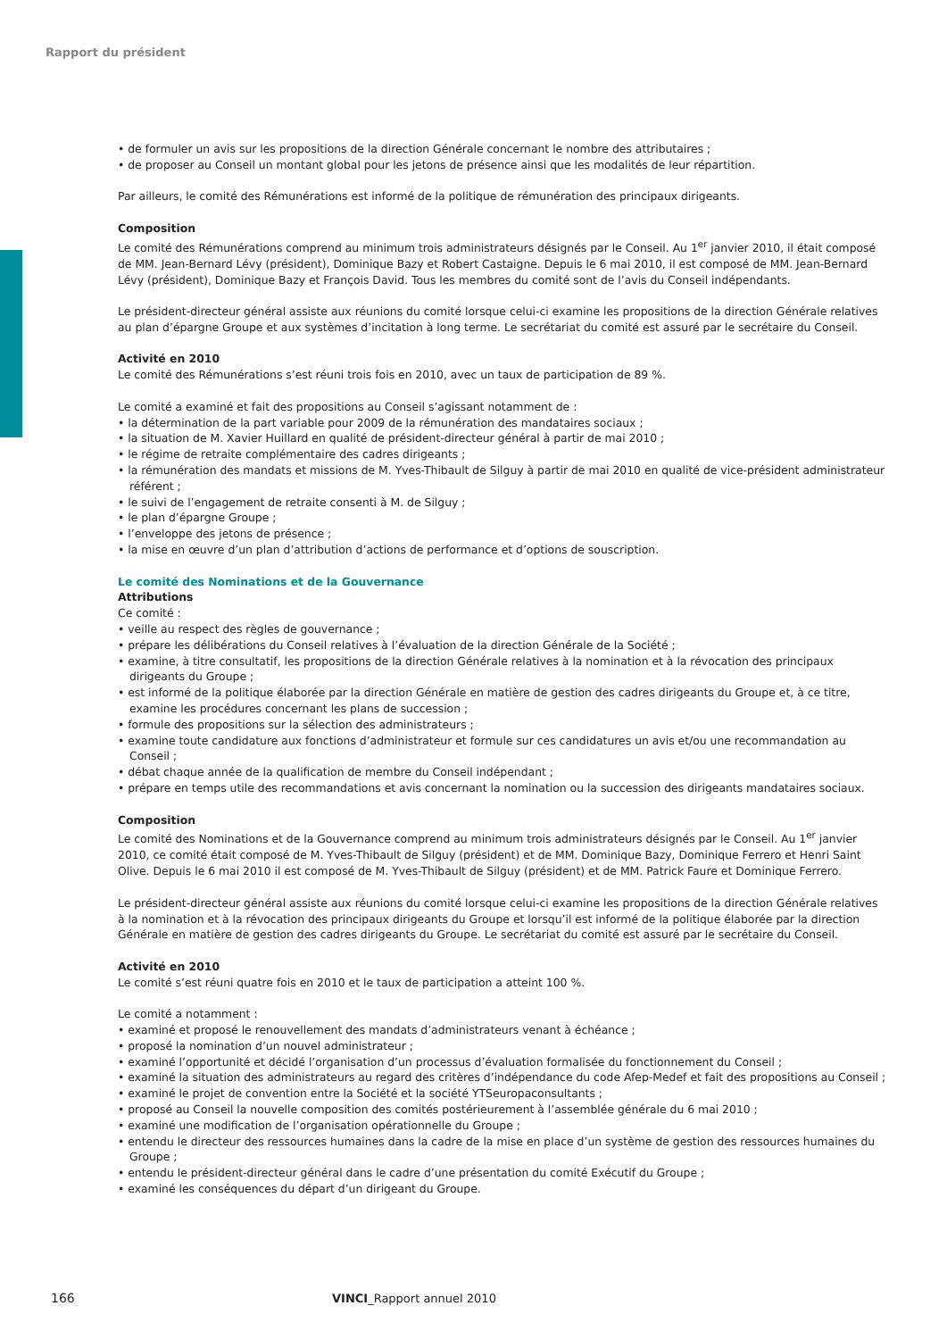Rapport du président
• de formuler un avis sur les propositions de la direction Générale concernant le nombre des attributaires ;
• de proposer au Conseil un montant global pour les jetons de présence ainsi que les modalités de leur répartition.
Par ailleurs, le comité des Rémunérations est informé de la politique de rémunération des principaux dirigeants.
Composition
Le comité des Rémunérations comprend au minimum trois administrateurs désignés par le Conseil. Au 1<sup>er</sup> janvier 2010, il était composé de MM. Jean-Bernard Lévy (président), Dominique Bazy et Robert Castaigne. Depuis le 6 mai 2010, il est composé de MM. Jean-Bernard Lévy (président), Dominique Bazy et François David. Tous les membres du comité sont de l’avis du Conseil indépendants.
Le président-directeur général assiste aux réunions du comité lorsque celui-ci examine les propositions de la direction Générale relatives au plan d’épargne Groupe et aux systèmes d’incitation à long terme. Le secrétariat du comité est assuré par le secrétaire du Conseil.
Activité en 2010
Le comité des Rémunérations s’est réuni trois fois en 2010, avec un taux de participation de 89 %.
Le comité a examiné et fait des propositions au Conseil s’agissant notamment de :
• la détermination de la part variable pour 2009 de la rémunération des mandataires sociaux ;
• la situation de M. Xavier Huillard en qualité de président-directeur général à partir de mai 2010 ;
• le régime de retraite complémentaire des cadres dirigeants ;
• la rémunération des mandats et missions de M. Yves-Thibault de Silguy à partir de mai 2010 en qualité de vice-président administrateur référent ;
• le suivi de l’engagement de retraite consenti à M. de Silguy ;
• le plan d’épargne Groupe ;
• l’enveloppe des jetons de présence ;
• la mise en œuvre d’un plan d’attribution d’actions de performance et d’options de souscription.
Le comité des Nominations et de la Gouvernance
Attributions
Ce comité :
• veille au respect des règles de gouvernance ;
• prépare les délibérations du Conseil relatives à l’évaluation de la direction Générale de la Société ;
• examine, à titre consultatif, les propositions de la direction Générale relatives à la nomination et à la révocation des principaux dirigeants du Groupe ;
• est informé de la politique élaborée par la direction Générale en matière de gestion des cadres dirigeants du Groupe et, à ce titre, examine les procédures concernant les plans de succession ;
• formule des propositions sur la sélection des administrateurs ;
• examine toute candidature aux fonctions d’administrateur et formule sur ces candidatures un avis et/ou une recommandation au Conseil ;
• débat chaque année de la qualification de membre du Conseil indépendant ;
• prépare en temps utile des recommandations et avis concernant la nomination ou la succession des dirigeants mandataires sociaux.
Composition
Le comité des Nominations et de la Gouvernance comprend au minimum trois administrateurs désignés par le Conseil. Au 1<sup>er</sup> janvier 2010, ce comité était composé de M. Yves-Thibault de Silguy (président) et de MM. Dominique Bazy, Dominique Ferrero et Henri Saint Olive. Depuis le 6 mai 2010 il est composé de M. Yves-Thibault de Silguy (président) et de MM. Patrick Faure et Dominique Ferrero.
Le président-directeur général assiste aux réunions du comité lorsque celui-ci examine les propositions de la direction Générale relatives à la nomination et à la révocation des principaux dirigeants du Groupe et lorsqu’il est informé de la politique élaborée par la direction Générale en matière de gestion des cadres dirigeants du Groupe. Le secrétariat du comité est assuré par le secrétaire du Conseil.
Activité en 2010
Le comité s’est réuni quatre fois en 2010 et le taux de participation a atteint 100 %.
Le comité a notamment :
• examiné et proposé le renouvellement des mandats d’administrateurs venant à échéance ;
• proposé la nomination d’un nouvel administrateur ;
• examiné l’opportunité et décidé l’organisation d’un processus d’évaluation formalisée du fonctionnement du Conseil ;
• examiné la situation des administrateurs au regard des critères d’indépendance du code Afep-Medef et fait des propositions au Conseil ;
• examiné le projet de convention entre la Société et la société YTSeuropaconsultants ;
• proposé au Conseil la nouvelle composition des comités postérieurement à l’assemblée générale du 6 mai 2010 ;
• examiné une modification de l’organisation opérationnelle du Groupe ;
• entendu le directeur des ressources humaines dans la cadre de la mise en place d’un système de gestion des ressources humaines du Groupe ;
• entendu le président-directeur général dans le cadre d’une présentation du comité Exécutif du Groupe ;
• examiné les conséquences du départ d’un dirigeant du Groupe.
166 VINCI_Rapport annuel 2010